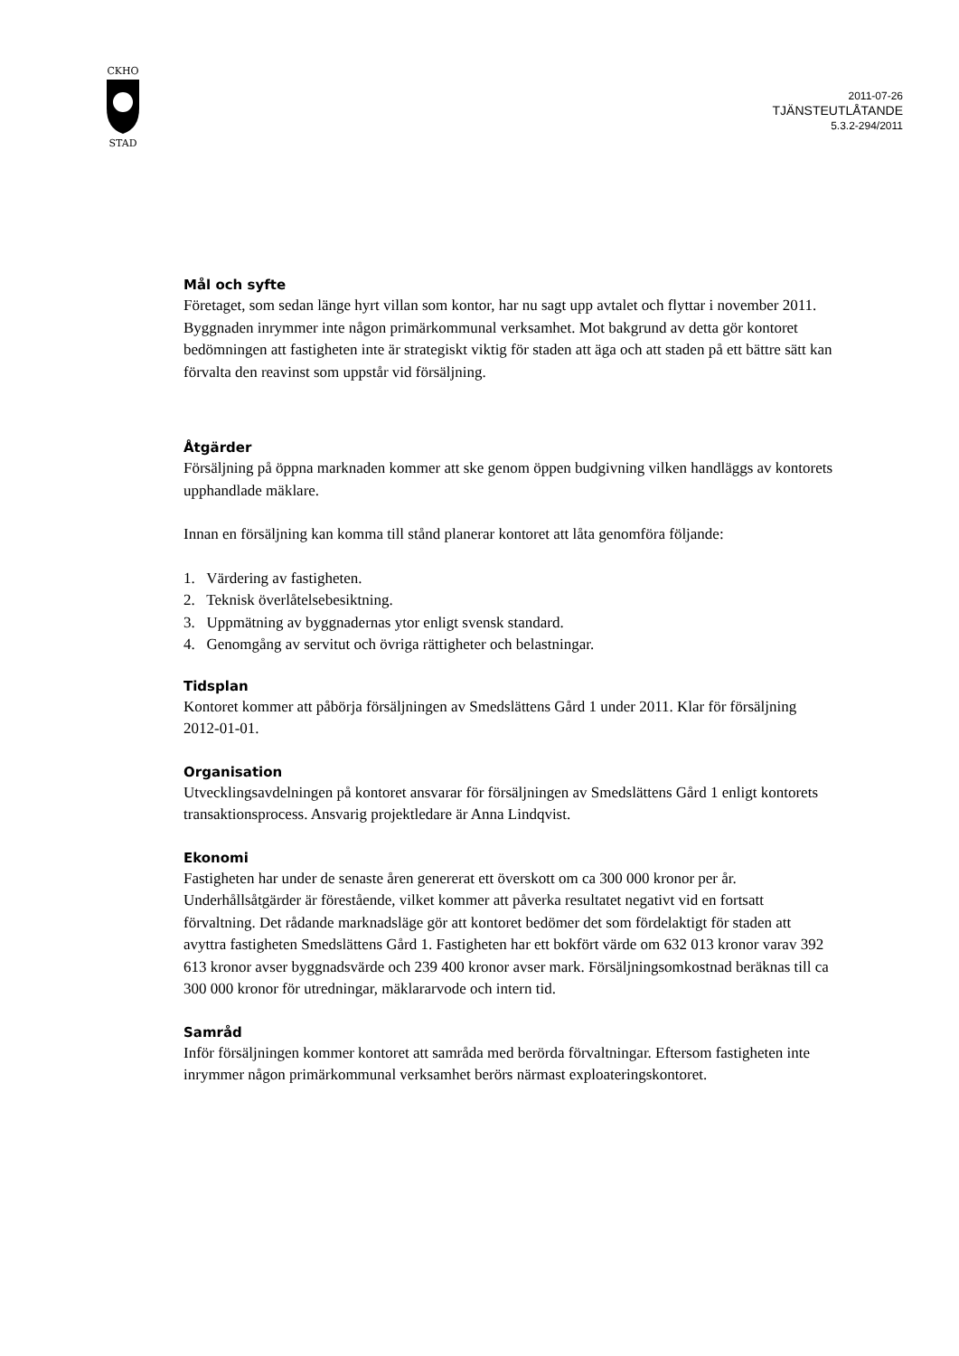CKHO
STAD
2011-07-26
TJÄNSTEUTLÅTANDE
5.3.2-294/2011
Mål och syfte
Företaget, som sedan länge hyrt villan som kontor, har nu sagt upp avtalet och flyttar i november 2011. Byggnaden inrymmer inte någon primärkommunal verksamhet. Mot bakgrund av detta gör kontoret bedömningen att fastigheten inte är strategiskt viktig för staden att äga och att staden på ett bättre sätt kan förvalta den reavinst som uppstår vid försäljning.
Åtgärder
Försäljning på öppna marknaden kommer att ske genom öppen budgivning vilken handläggs av kontorets upphandlade mäklare.
Innan en försäljning kan komma till stånd planerar kontoret att låta genomföra följande:
1. Värdering av fastigheten.
2. Teknisk överlåtelsebesiktning.
3. Uppmätning av byggnadernas ytor enligt svensk standard.
4. Genomgång av servitut och övriga rättigheter och belastningar.
Tidsplan
Kontoret kommer att påbörja försäljningen av Smedslättens Gård 1 under 2011. Klar för försäljning 2012-01-01.
Organisation
Utvecklingsavdelningen på kontoret ansvarar för försäljningen av Smedslättens Gård 1 enligt kontorets transaktionsprocess. Ansvarig projektledare är Anna Lindqvist.
Ekonomi
Fastigheten har under de senaste åren genererat ett överskott om ca 300 000 kronor per år. Underhållsåtgärder är förestående, vilket kommer att påverka resultatet negativt vid en fortsatt förvaltning. Det rådande marknadsläge gör att kontoret bedömer det som fördelaktigt för staden att avyttra fastigheten Smedslättens Gård 1. Fastigheten har ett bokfört värde om 632 013 kronor varav 392 613 kronor avser byggnadsvärde och 239 400 kronor avser mark. Försäljningsomkostnad beräknas till ca 300 000 kronor för utredningar, mäklararvode och intern tid.
Samråd
Inför försäljningen kommer kontoret att samråda med berörda förvaltningar. Eftersom fastigheten inte inrymmer någon primärkommunal verksamhet berörs närmast exploateringskontoret.